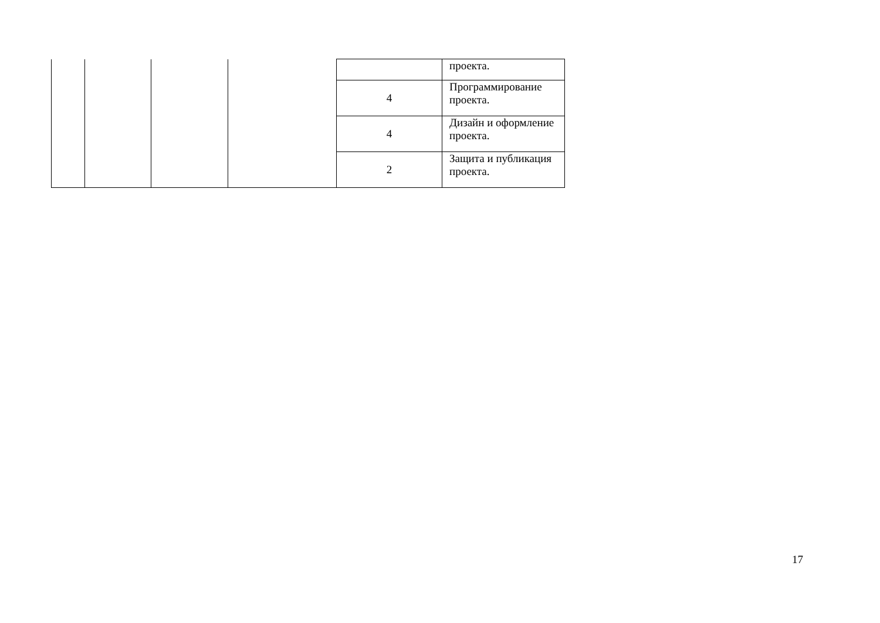| | | | | | проекта. |
| | | | | 4 | Программирование проекта. |
| | | | | 4 | Дизайн и оформление проекта. |
| | | | | 2 | Защита и публикация проекта. |
17